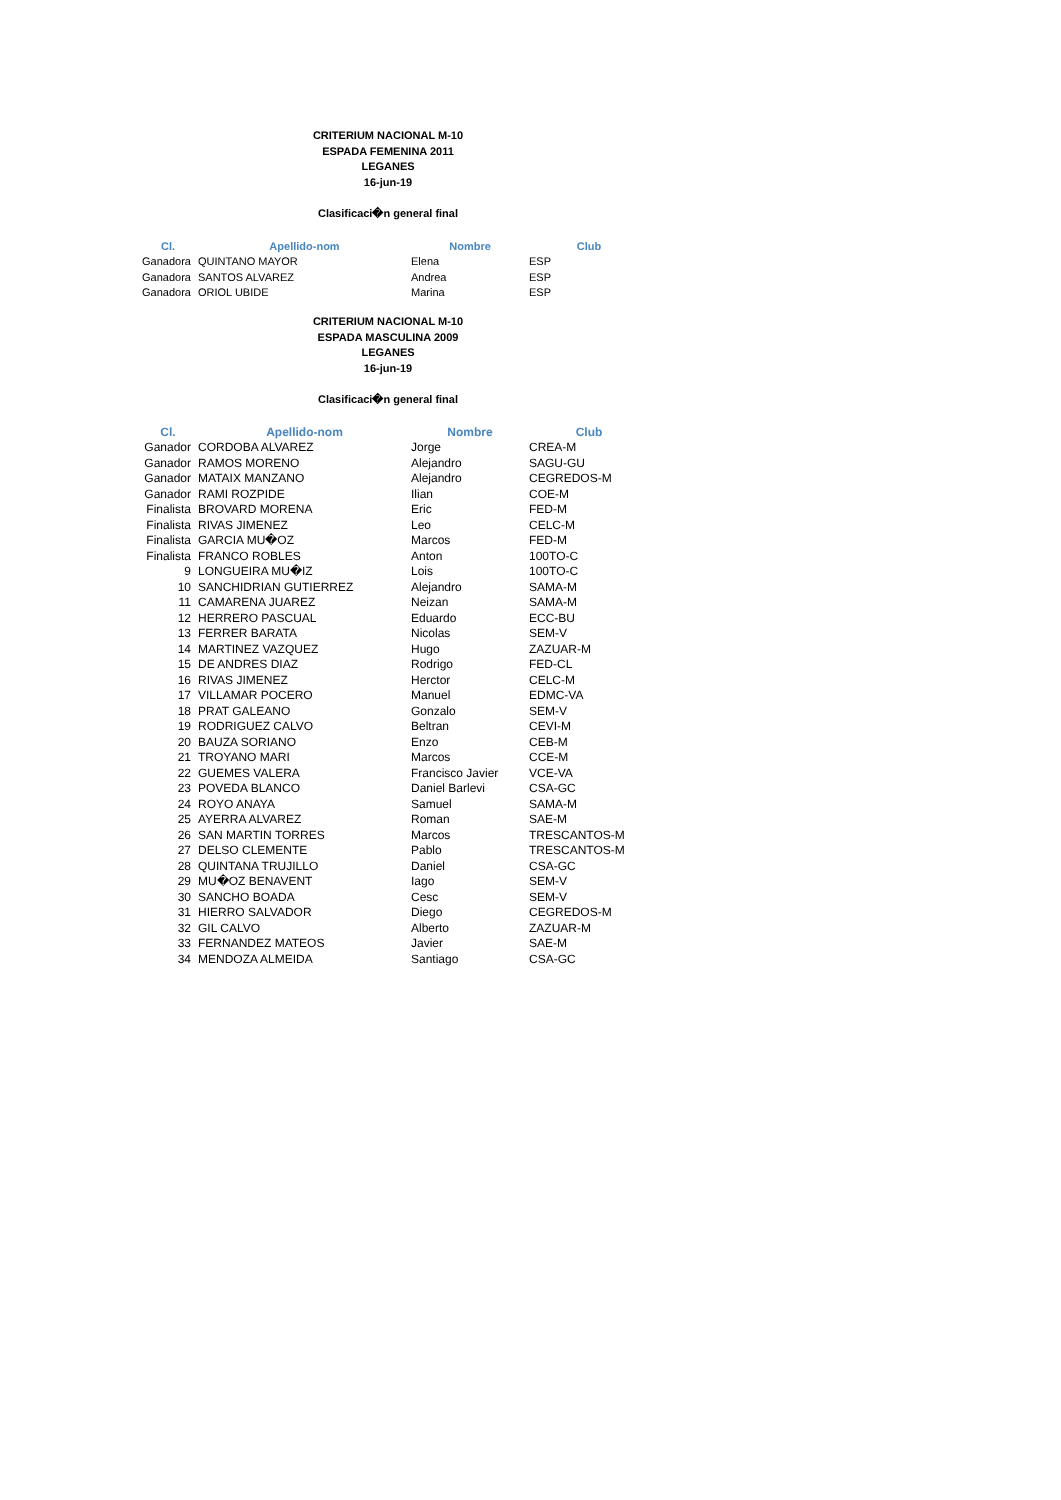CRITERIUM NACIONAL M-10
ESPADA FEMENINA 2011
LEGANES
16-jun-19
Clasificaci�n general final
| Cl. | Apellido-nom | Nombre | Club |
| --- | --- | --- | --- |
| Ganadora | QUINTANO MAYOR | Elena | ESP |
| Ganadora | SANTOS ALVAREZ | Andrea | ESP |
| Ganadora | ORIOL UBIDE | Marina | ESP |
CRITERIUM NACIONAL M-10
ESPADA MASCULINA 2009
LEGANES
16-jun-19
Clasificaci�n general final
| Cl. | Apellido-nom | Nombre | Club |
| --- | --- | --- | --- |
| Ganador | CORDOBA ALVAREZ | Jorge | CREA-M |
| Ganador | RAMOS MORENO | Alejandro | SAGU-GU |
| Ganador | MATAIX MANZANO | Alejandro | CEGREDOS-M |
| Ganador | RAMI ROZPIDE | Ilian | COE-M |
| Finalista | BROVARD MORENA | Eric | FED-M |
| Finalista | RIVAS JIMENEZ | Leo | CELC-M |
| Finalista | GARCIA MU�OZ | Marcos | FED-M |
| Finalista | FRANCO ROBLES | Anton | 100TO-C |
| 9 | LONGUEIRA MU�IZ | Lois | 100TO-C |
| 10 | SANCHIDRIAN GUTIERREZ | Alejandro | SAMA-M |
| 11 | CAMARENA JUAREZ | Neizan | SAMA-M |
| 12 | HERRERO PASCUAL | Eduardo | ECC-BU |
| 13 | FERRER BARATA | Nicolas | SEM-V |
| 14 | MARTINEZ VAZQUEZ | Hugo | ZAZUAR-M |
| 15 | DE ANDRES DIAZ | Rodrigo | FED-CL |
| 16 | RIVAS JIMENEZ | Herctor | CELC-M |
| 17 | VILLAMAR POCERO | Manuel | EDMC-VA |
| 18 | PRAT GALEANO | Gonzalo | SEM-V |
| 19 | RODRIGUEZ CALVO | Beltran | CEVI-M |
| 20 | BAUZA SORIANO | Enzo | CEB-M |
| 21 | TROYANO MARI | Marcos | CCE-M |
| 22 | GUEMES VALERA | Francisco Javier | VCE-VA |
| 23 | POVEDA BLANCO | Daniel Barlevi | CSA-GC |
| 24 | ROYO ANAYA | Samuel | SAMA-M |
| 25 | AYERRA ALVAREZ | Roman | SAE-M |
| 26 | SAN MARTIN TORRES | Marcos | TRESCANTOS-M |
| 27 | DELSO CLEMENTE | Pablo | TRESCANTOS-M |
| 28 | QUINTANA TRUJILLO | Daniel | CSA-GC |
| 29 | MU�OZ BENAVENT | Iago | SEM-V |
| 30 | SANCHO BOADA | Cesc | SEM-V |
| 31 | HIERRO SALVADOR | Diego | CEGREDOS-M |
| 32 | GIL CALVO | Alberto | ZAZUAR-M |
| 33 | FERNANDEZ MATEOS | Javier | SAE-M |
| 34 | MENDOZA ALMEIDA | Santiago | CSA-GC |